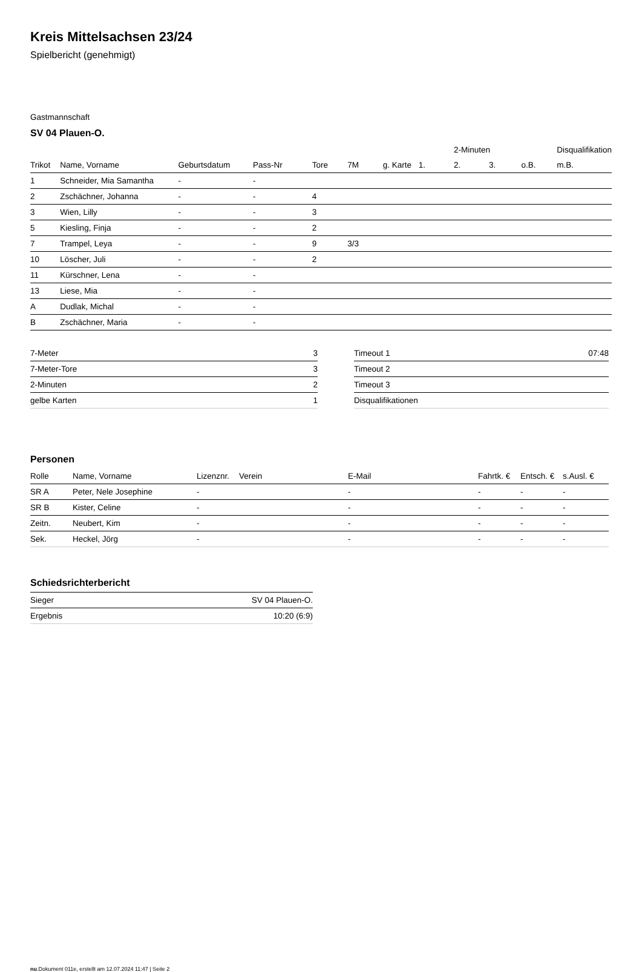Kreis Mittelsachsen 23/24
Spielbericht (genehmigt)
Gastmannschaft
SV 04 Plauen-O.
| | | | | | | | | 2-Minuten | | | Disqualifikation |
| --- | --- | --- | --- | --- | --- | --- | --- | --- | --- | --- | --- |
| Trikot | Name, Vorname | Geburtsdatum | Pass-Nr | Tore | 7M | g. Karte | 1. | 2. | 3. | o.B. | m.B. |
| 1 | Schneider, Mia Samantha | - | - | | | | | | | | |
| 2 | Zschächner, Johanna | - | - | 4 | | | | | | | |
| 3 | Wien, Lilly | - | - | 3 | | | | | | | |
| 5 | Kiesling, Finja | - | - | 2 | | | | | | | |
| 7 | Trampel, Leya | - | - | 9 | 3/3 | | | | | | |
| 10 | Löscher, Juli | - | - | 2 | | | | | | | |
| 11 | Kürschner, Lena | - | - | | | | | | | | |
| 13 | Liese, Mia | - | - | | | | | | | | |
| A | Dudlak, Michal | - | - | | | | | | | | |
| B | Zschächner, Maria | - | - | | | | | | | | |
| 7-Meter | 3 |
| 7-Meter-Tore | 3 |
| 2-Minuten | 2 |
| gelbe Karten | 1 |
| Timeout 1 | 07:48 |
| Timeout 2 | |
| Timeout 3 | |
| Disqualifikationen | |
Personen
| Rolle | Name, Vorname | Lizenznr. | Verein | E-Mail | Fahrtk. € | Entsch. € | s.Ausl. € |
| --- | --- | --- | --- | --- | --- | --- | --- |
| SR A | Peter, Nele Josephine | - | | - | - | - | - |
| SR B | Kister, Celine | - | | - | - | - | - |
| Zeitn. | Neubert, Kim | - | | - | - | - | - |
| Sek. | Heckel, Jörg | - | | - | - | - | - |
Schiedsrichterbericht
| Sieger | SV 04 Plauen-O. |
| Ergebnis | 10:20 (6:9) |
nu.Dokument 011e, erstellt am 12.07.2024 11:47 | Seite 2